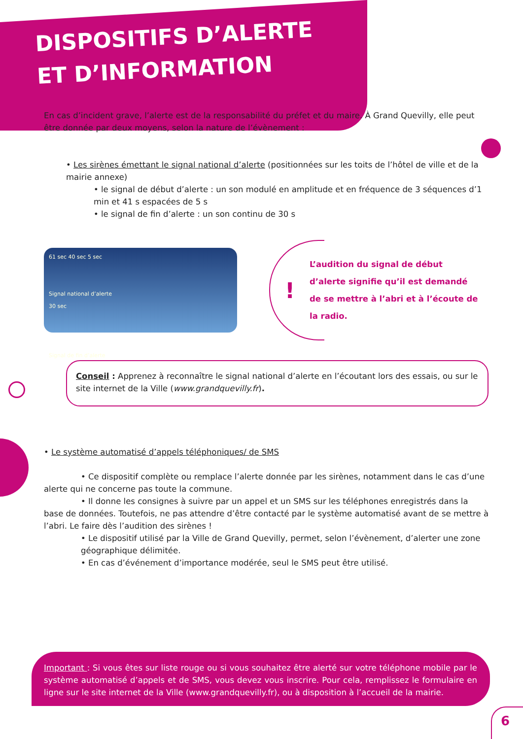DISPOSITIFS D’ALERTE
ET D’INFORMATION
En cas d’incident grave, l’alerte est de la responsabilité du préfet et du maire. À Grand Quevilly, elle peut être donnée par deux moyens, selon la nature de l’évènement :
• Les sirènes émettant le signal national d’alerte (positionnées sur les toits de l’hôtel de ville et de la mairie annexe)
• le signal de début d’alerte : un son modulé en amplitude et en fréquence de 3 séquences d’1 min et 41 s espacées de 5 s
• le signal de fin d’alerte : un son continu de 30 s
61 sec 40 sec 5 sec
Signal national d’alerte
30 sec
Signal de fin d’alerte
!
L’audition du signal de début d’alerte signifie qu’il est demandé de se mettre à l’abri et à l’écoute de la radio.
Conseil : Apprenez à reconnaître le signal national d’alerte en l’écoutant lors des essais, ou sur le site internet de la Ville (www.grandquevilly.fr).
• Le système automatisé d’appels téléphoniques/ de SMS
• Ce dispositif complète ou remplace l’alerte donnée par les sirènes, notamment dans le cas d’une alerte qui ne concerne pas toute la commune.
• Il donne les consignes à suivre par un appel et un SMS sur les téléphones enregistrés dans la base de données. Toutefois, ne pas attendre d’être contacté par le système automatisé avant de se mettre à l’abri. Le faire dès l’audition des sirènes !
• Le dispositif utilisé par la Ville de Grand Quevilly, permet, selon l’évènement, d’alerter une zone géographique délimitée.
• En cas d’événement d’importance modérée, seul le SMS peut être utilisé.
Important : Si vous êtes sur liste rouge ou si vous souhaitez être alerté sur votre téléphone mobile par le système automatisé d’appels et de SMS, vous devez vous inscrire. Pour cela, remplissez le formulaire en ligne sur le site internet de la Ville (www.grandquevilly.fr), ou à disposition à l’accueil de la mairie.
6